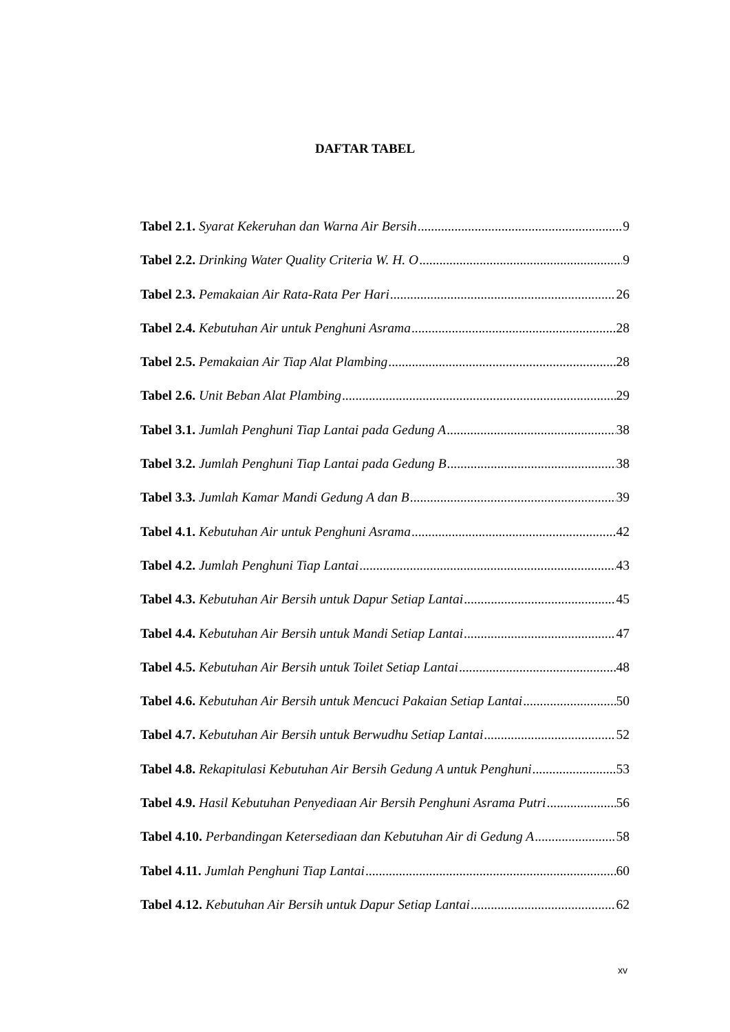DAFTAR TABEL
Tabel 2.1. Syarat Kekeruhan dan Warna Air Bersih 9
Tabel 2.2. Drinking Water Quality Criteria W. H. O 9
Tabel 2.3. Pemakaian Air Rata-Rata Per Hari 26
Tabel 2.4. Kebutuhan Air untuk Penghuni Asrama 28
Tabel 2.5. Pemakaian Air Tiap Alat Plambing 28
Tabel 2.6. Unit Beban Alat Plambing 29
Tabel 3.1. Jumlah Penghuni Tiap Lantai pada Gedung A 38
Tabel 3.2. Jumlah Penghuni Tiap Lantai pada Gedung B 38
Tabel 3.3. Jumlah Kamar Mandi Gedung A dan B 39
Tabel 4.1. Kebutuhan Air untuk Penghuni Asrama 42
Tabel 4.2. Jumlah Penghuni Tiap Lantai 43
Tabel 4.3. Kebutuhan Air Bersih untuk Dapur Setiap Lantai 45
Tabel 4.4. Kebutuhan Air Bersih untuk Mandi Setiap Lantai 47
Tabel 4.5. Kebutuhan Air Bersih untuk Toilet Setiap Lantai 48
Tabel 4.6. Kebutuhan Air Bersih untuk Mencuci Pakaian Setiap Lantai 50
Tabel 4.7. Kebutuhan Air Bersih untuk Berwudhu Setiap Lantai 52
Tabel 4.8. Rekapitulasi Kebutuhan Air Bersih Gedung A untuk Penghuni 53
Tabel 4.9. Hasil Kebutuhan Penyediaan Air Bersih Penghuni Asrama Putri 56
Tabel 4.10. Perbandingan Ketersediaan dan Kebutuhan Air di Gedung A 58
Tabel 4.11. Jumlah Penghuni Tiap Lantai 60
Tabel 4.12. Kebutuhan Air Bersih untuk Dapur Setiap Lantai 62
xv